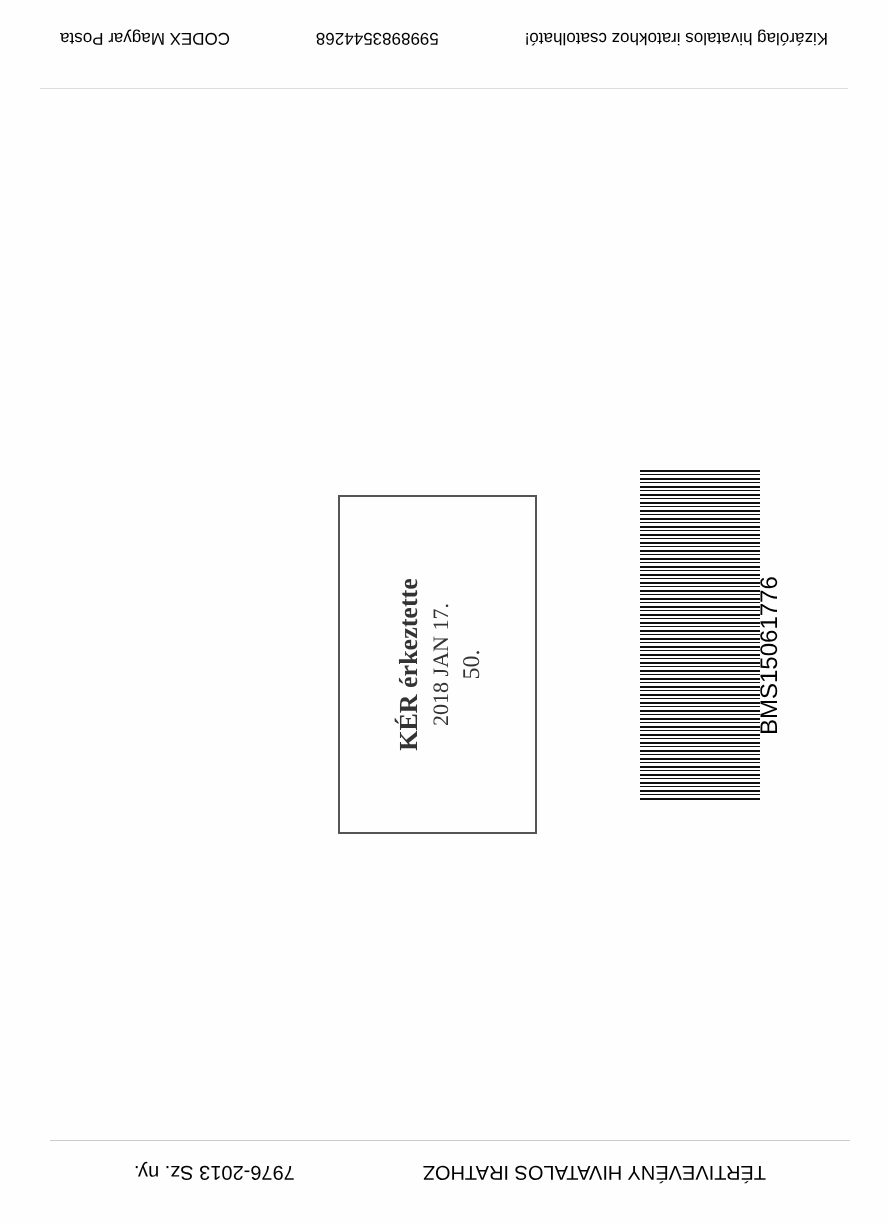Kizárólag hivatalos iratokhoz csatolható! 5998983544268 CODEX Magyar Posta
KÉR érkeztette
2018 JAN 17.
50.
BMS15061776
TÉRTIVEVÉNY HIVATALOS IRATHOZ 7976-2013 Sz. ny.